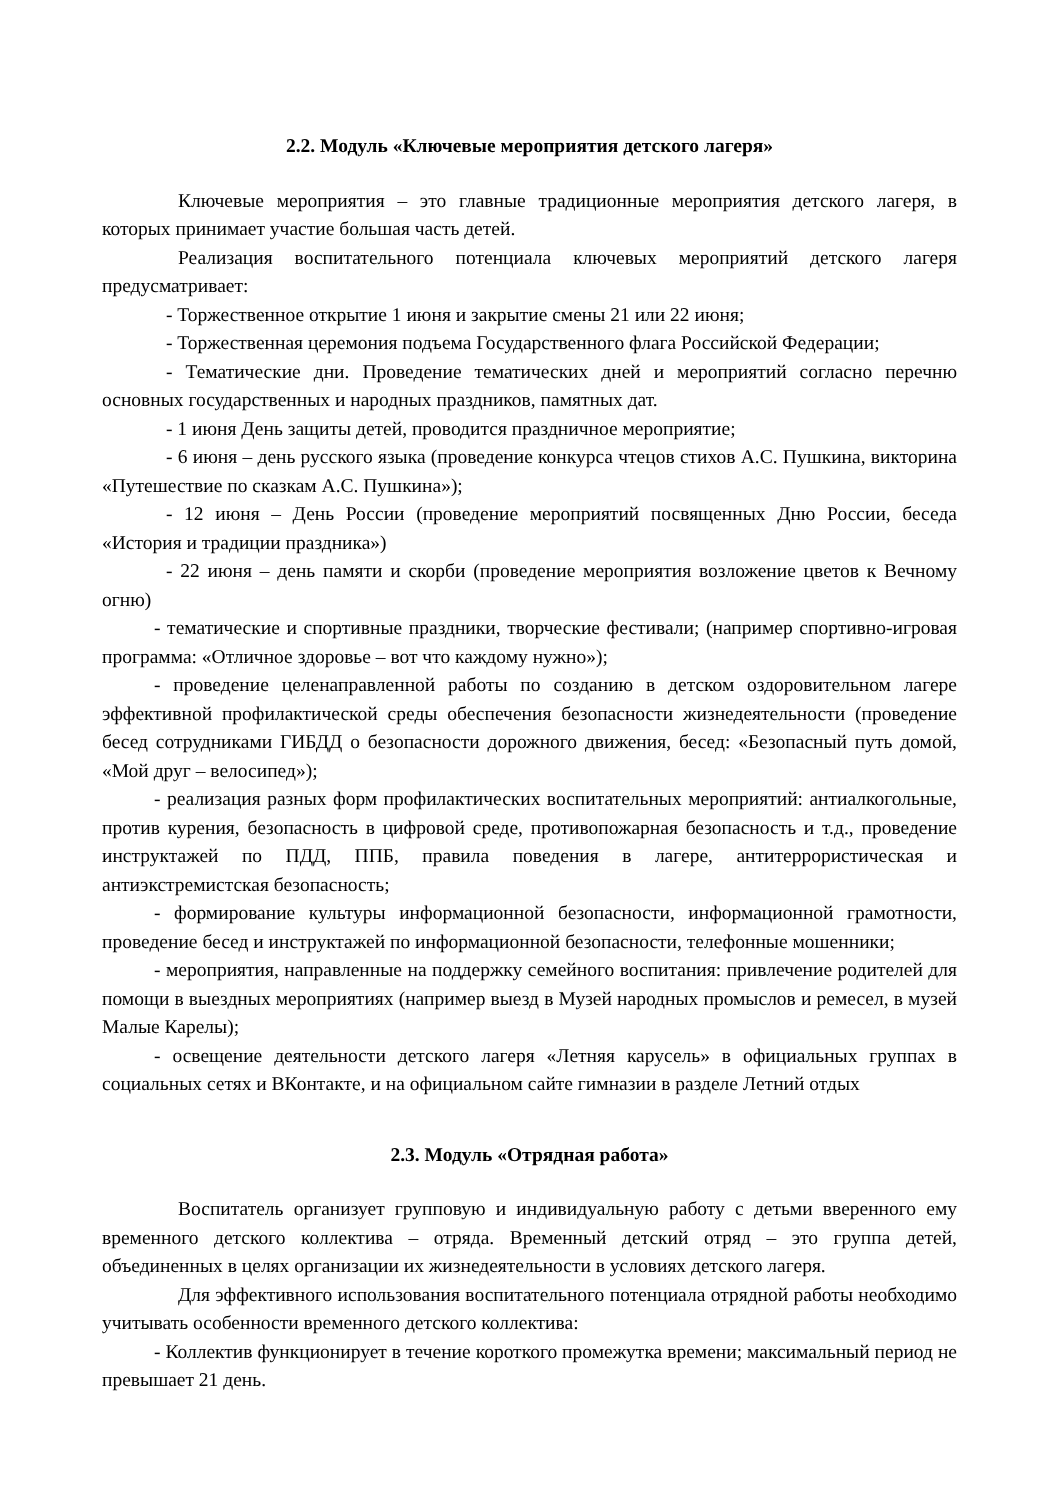2.2. Модуль «Ключевые мероприятия детского лагеря»
Ключевые мероприятия – это главные традиционные мероприятия детского лагеря, в которых принимает участие большая часть детей.
Реализация воспитательного потенциала ключевых мероприятий детского лагеря предусматривает:
- Торжественное открытие 1 июня и закрытие смены 21 или 22 июня;
- Торжественная церемония подъема Государственного флага Российской Федерации;
- Тематические дни. Проведение тематических дней и мероприятий согласно перечню основных государственных и народных праздников, памятных дат.
- 1 июня День защиты детей, проводится праздничное мероприятие;
- 6 июня – день русского языка (проведение конкурса чтецов стихов А.С. Пушкина, викторина «Путешествие по сказкам А.С. Пушкина»);
- 12 июня – День России (проведение мероприятий посвященных Дню России, беседа «История и традиции праздника»)
- 22 июня – день памяти и скорби (проведение мероприятия возложение цветов к Вечному огню)
- тематические и спортивные праздники, творческие фестивали; (например спортивно-игровая программа: «Отличное здоровье – вот что каждому нужно»);
- проведение целенаправленной работы по созданию в детском оздоровительном лагере эффективной профилактической среды обеспечения безопасности жизнедеятельности (проведение бесед сотрудниками ГИБДД о безопасности дорожного движения, бесед: «Безопасный путь домой, «Мой друг – велосипед»);
- реализация разных форм профилактических воспитательных мероприятий: антиалкогольные, против курения, безопасность в цифровой среде, противопожарная безопасность и т.д., проведение инструктажей по ПДД, ППБ, правила поведения в лагере, антитеррористическая и антиэкстремистская безопасность;
- формирование культуры информационной безопасности, информационной грамотности, проведение бесед и инструктажей по информационной безопасности, телефонные мошенники;
- мероприятия, направленные на поддержку семейного воспитания: привлечение родителей для помощи в выездных мероприятиях (например выезд в Музей народных промыслов и ремесел, в музей Малые Карелы);
- освещение деятельности детского лагеря «Летняя карусель» в официальных группах в социальных сетях и ВКонтакте, и на официальном сайте гимназии в разделе Летний отдых
2.3. Модуль «Отрядная работа»
Воспитатель организует групповую и индивидуальную работу с детьми вверенного ему временного детского коллектива – отряда. Временный детский отряд – это группа детей, объединенных в целях организации их жизнедеятельности в условиях детского лагеря.
Для эффективного использования воспитательного потенциала отрядной работы необходимо учитывать особенности временного детского коллектива:
- Коллектив функционирует в течение короткого промежутка времени; максимальный период не превышает 21 день.